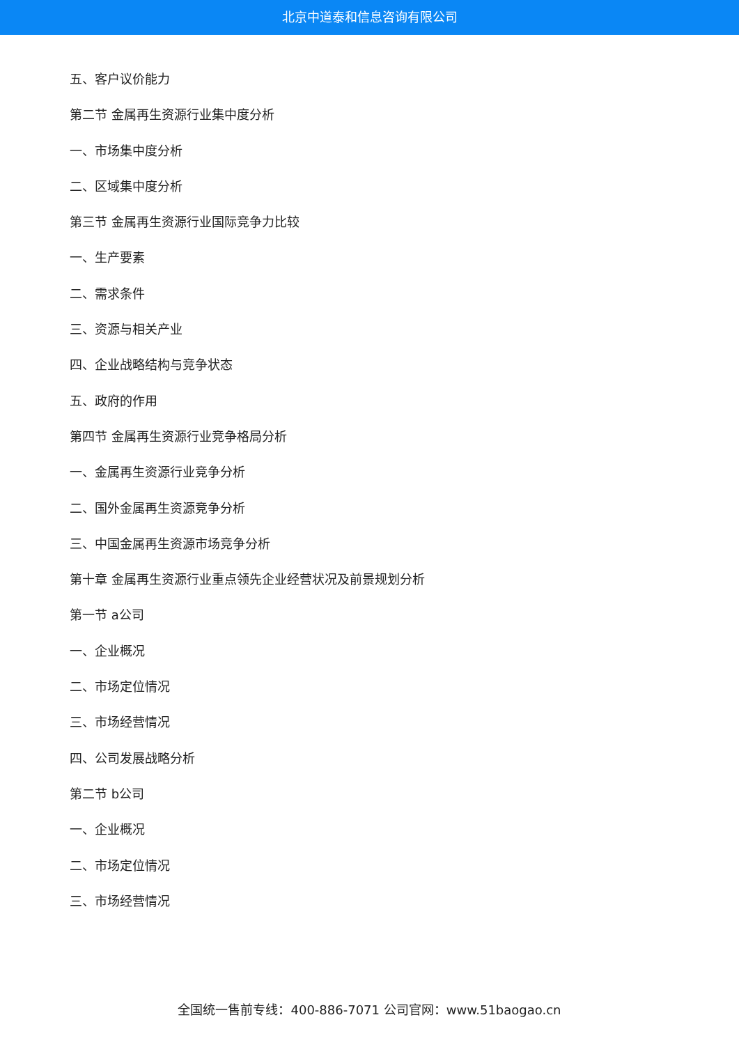北京中道泰和信息咨询有限公司
五、客户议价能力
第二节 金属再生资源行业集中度分析
一、市场集中度分析
二、区域集中度分析
第三节 金属再生资源行业国际竞争力比较
一、生产要素
二、需求条件
三、资源与相关产业
四、企业战略结构与竞争状态
五、政府的作用
第四节 金属再生资源行业竞争格局分析
一、金属再生资源行业竞争分析
二、国外金属再生资源竞争分析
三、中国金属再生资源市场竞争分析
第十章 金属再生资源行业重点领先企业经营状况及前景规划分析
第一节 a公司
一、企业概况
二、市场定位情况
三、市场经营情况
四、公司发展战略分析
第二节 b公司
一、企业概况
二、市场定位情况
三、市场经营情况
全国统一售前专线：400-886-7071 公司官网：www.51baogao.cn